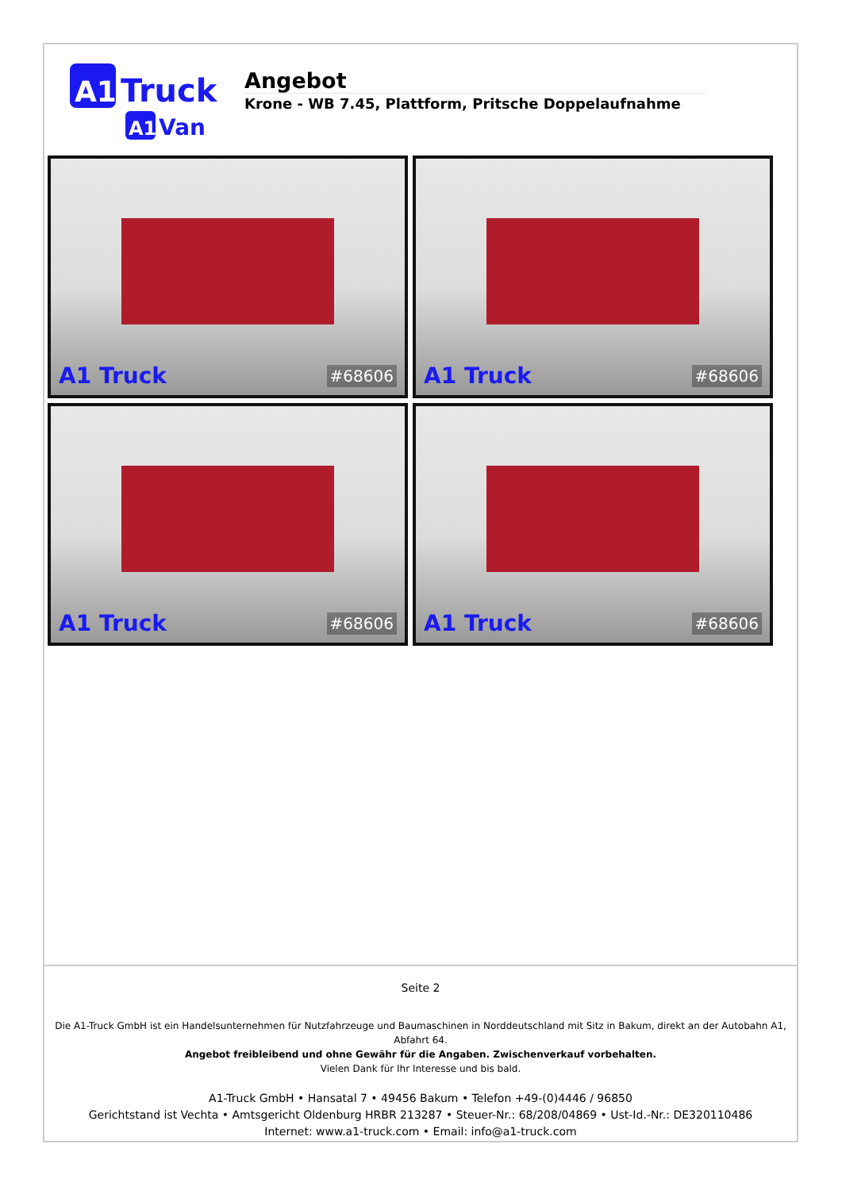A1
Truck
A1
Van
Angebot
Krone - WB 7.45, Plattform, Pritsche Doppelaufnahme
A1 Truck #68606
A1 Truck #68606
A1 Truck #68606
A1 Truck #68606
Seite 2
Die A1-Truck GmbH ist ein Handelsunternehmen für Nutzfahrzeuge und Baumaschinen in Norddeutschland mit Sitz in Bakum, direkt an der Autobahn A1, Abfahrt 64.
Angebot freibleibend und ohne Gewähr für die Angaben. Zwischenverkauf vorbehalten.
Vielen Dank für Ihr Interesse und bis bald.
A1-Truck GmbH • Hansatal 7 • 49456 Bakum • Telefon +49-(0)4446 / 96850
Gerichtstand ist Vechta • Amtsgericht Oldenburg HRBR 213287 • Steuer-Nr.: 68/208/04869 • Ust-Id.-Nr.: DE320110486
Internet: www.a1-truck.com • Email: info@a1-truck.com